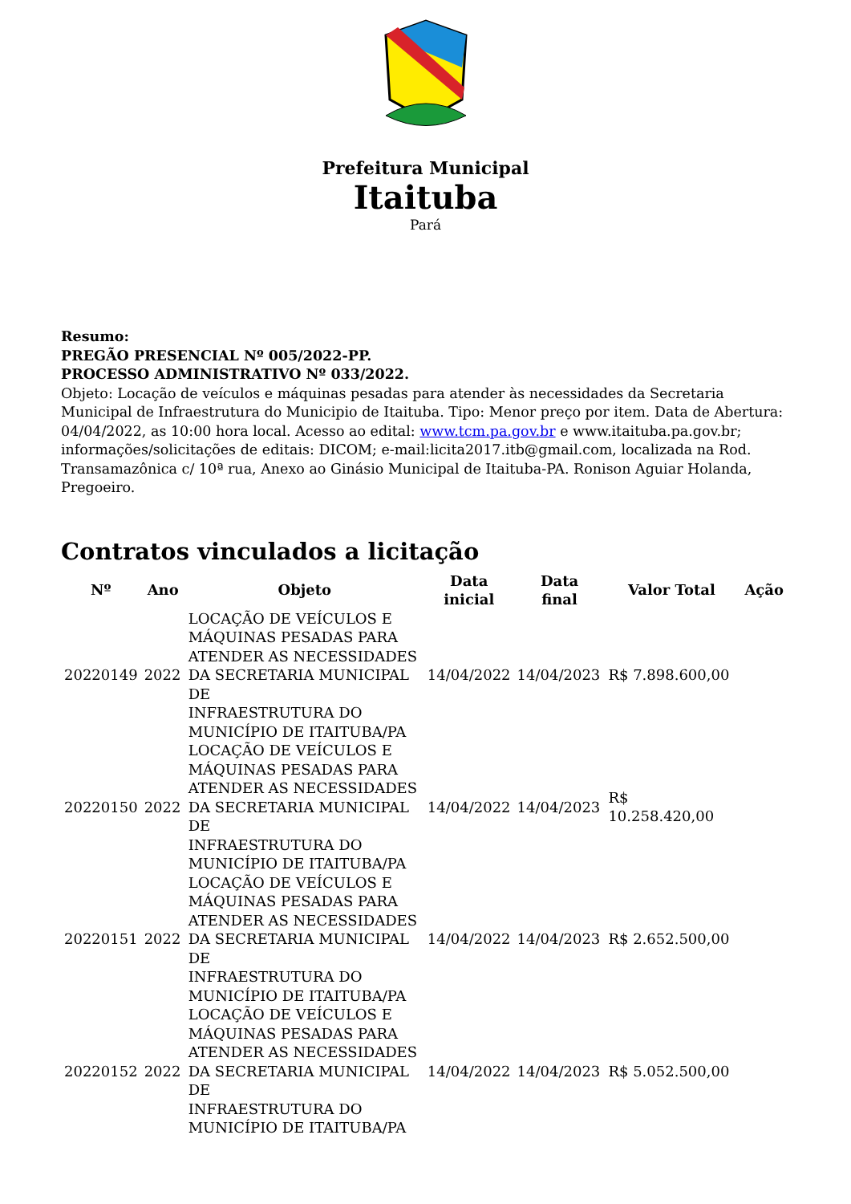Prefeitura Municipal
Itaituba
Pará
Resumo:
PREGÃO PRESENCIAL Nº 005/2022-PP.
PROCESSO ADMINISTRATIVO Nº 033/2022.
Objeto: Locação de veículos e máquinas pesadas para atender às necessidades da Secretaria Municipal de Infraestrutura do Municipio de Itaituba. Tipo: Menor preço por item. Data de Abertura: 04/04/2022, as 10:00 hora local. Acesso ao edital: www.tcm.pa.gov.br e www.itaituba.pa.gov.br; informações/solicitações de editais: DICOM; e-mail:licita2017.itb@gmail.com, localizada na Rod. Transamazônica c/ 10ª rua, Anexo ao Ginásio Municipal de Itaituba-PA. Ronison Aguiar Holanda, Pregoeiro.
Contratos vinculados a licitação
| Nº | Ano | Objeto | Data inicial | Data final | Valor Total | Ação |
| --- | --- | --- | --- | --- | --- | --- |
| 20220149 | 2022 | LOCAÇÃO DE VEÍCULOS E MÁQUINAS PESADAS PARA ATENDER AS NECESSIDADES DA SECRETARIA MUNICIPAL DE INFRAESTRUTURA DO MUNICÍPIO DE ITAITUBA/PA | 14/04/2022 | 14/04/2023 | R$ 7.898.600,00 | |
| 20220150 | 2022 | LOCAÇÃO DE VEÍCULOS E MÁQUINAS PESADAS PARA ATENDER AS NECESSIDADES DA SECRETARIA MUNICIPAL DE INFRAESTRUTURA DO MUNICÍPIO DE ITAITUBA/PA | 14/04/2022 | 14/04/2023 | R$ 10.258.420,00 | |
| 20220151 | 2022 | LOCAÇÃO DE VEÍCULOS E MÁQUINAS PESADAS PARA ATENDER AS NECESSIDADES DA SECRETARIA MUNICIPAL DE INFRAESTRUTURA DO MUNICÍPIO DE ITAITUBA/PA | 14/04/2022 | 14/04/2023 | R$ 2.652.500,00 | |
| 20220152 | 2022 | LOCAÇÃO DE VEÍCULOS E MÁQUINAS PESADAS PARA ATENDER AS NECESSIDADES DA SECRETARIA MUNICIPAL DE INFRAESTRUTURA DO MUNICÍPIO DE ITAITUBA/PA | 14/04/2022 | 14/04/2023 | R$ 5.052.500,00 | |